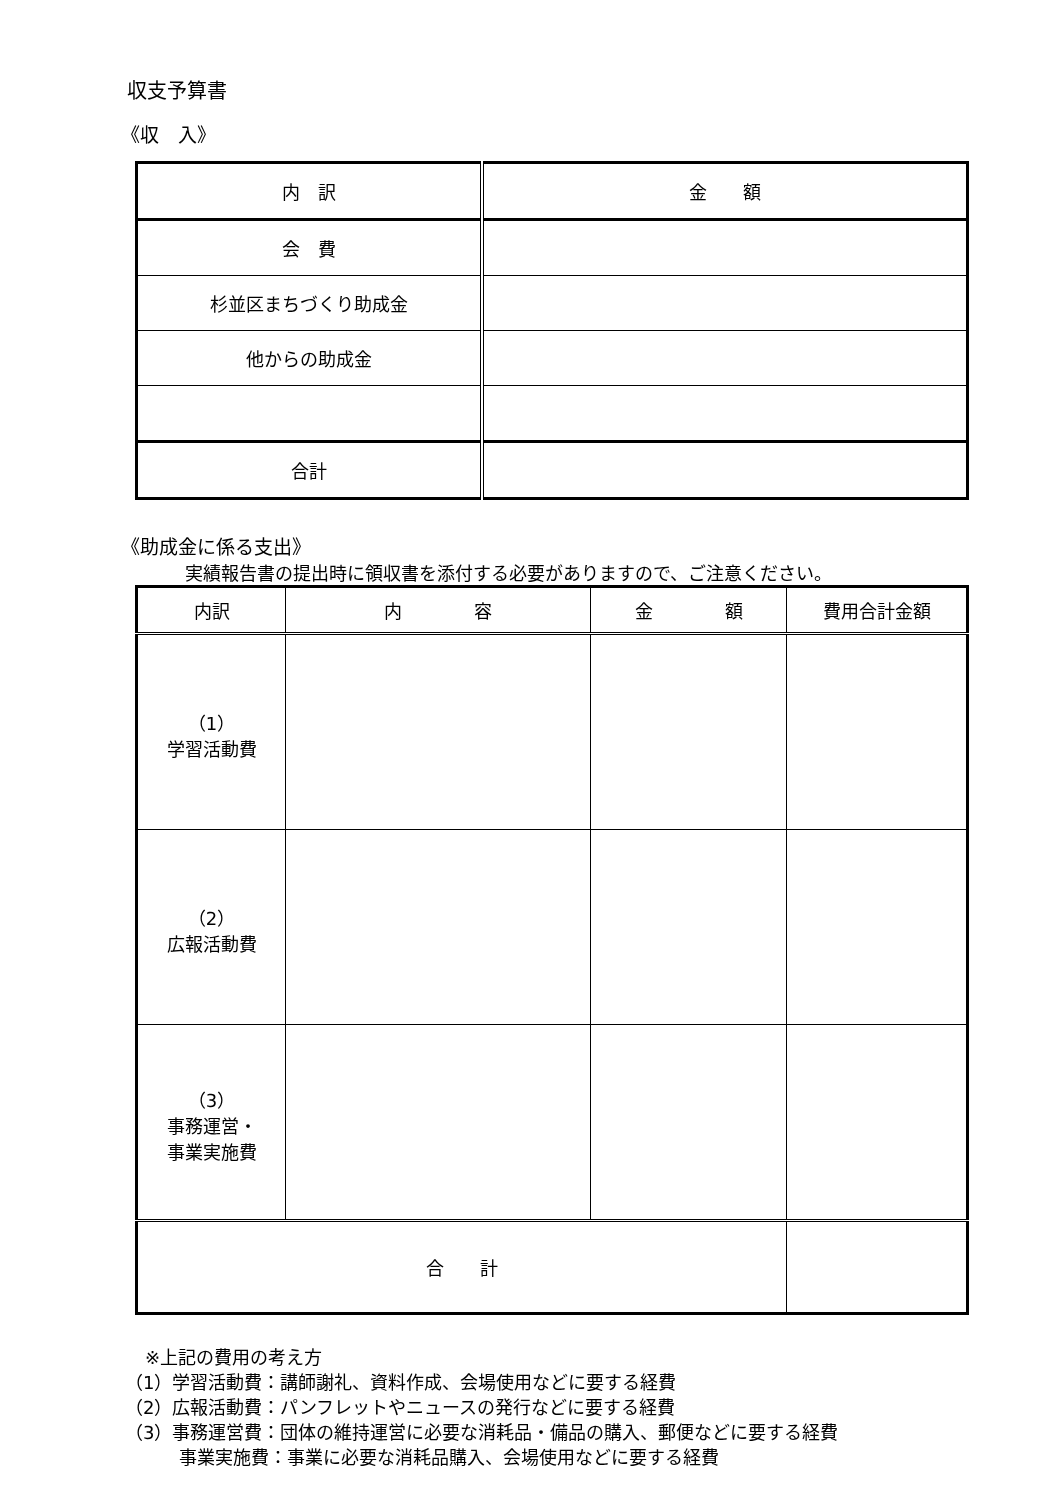収支予算書
《収　入》
| 内 訳 | 金 額 |
| --- | --- |
| 会 費 | |
| 杉並区まちづくり助成金 | |
| 他からの助成金 | |
| 合計 | |
《助成金に係る支出》
実績報告書の提出時に領収書を添付する必要がありますので、ご注意ください。
| 内訳 | 内 容 | 金 額 | 費用合計金額 |
| --- | --- | --- | --- |
| （1） 学習活動費 | | | |
| （2） 広報活動費 | | | |
| （3） 事務運営・ 事業実施費 | | | |
| 合 計 | | | |
※上記の費用の考え方
（1）学習活動費：講師謝礼、資料作成、会場使用などに要する経費
（2）広報活動費：パンフレットやニュースの発行などに要する経費
（3）事務運営費：団体の維持運営に必要な消耗品・備品の購入、郵便などに要する経費
事業実施費：事業に必要な消耗品購入、会場使用などに要する経費